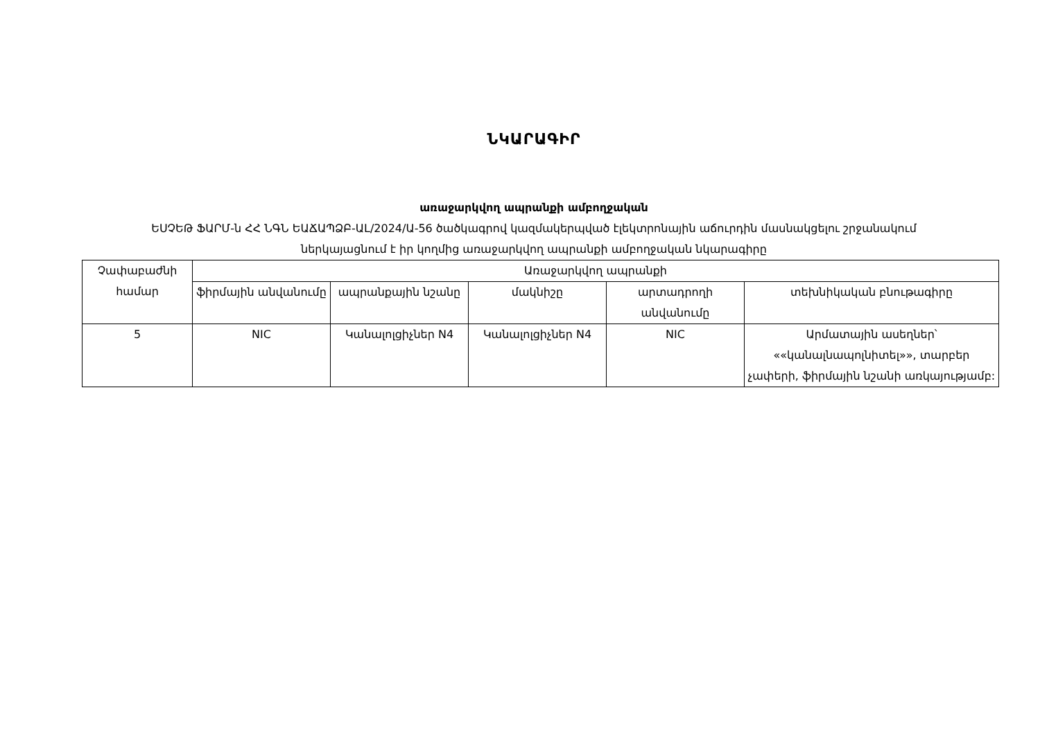ՆԿԱՐԱԳԻՐ
առաջարկվող ապրանքի ամբողջական
ԵՍՉԵԹ ՖԱՐՄ-ն ՀՀ ՆԳՆ ԵԱՃԱՊՁԲ-ԱL/2024/Ա-56 ծածկագրով կազմակերպված էլեկտրոնային աճուրդին մասնակցելու շրջանակում
ներկայացնում է իր կողմից առաջարկվող ապրանքի ամբողջական նկարագիրը
| Չափաբաժնի համար | Առաջարկվող ապրանքի | | | | |
| --- | --- | --- | --- | --- | --- |
| | ֆիրմային անվանումը | ապրանքային նշանը | մակնիշը | արտադրողի անվանումը | տեխնիկական բնութագիրը |
| 5 | NIC | Կանալոլցիչներ N4 | Կանալոլցիչներ N4 | NIC | Արմատային ասեղներ՝ ««կանալնապոլնիտել»», տարբեր չափերի, ֆիրմային նշանի առկայությամբ: |